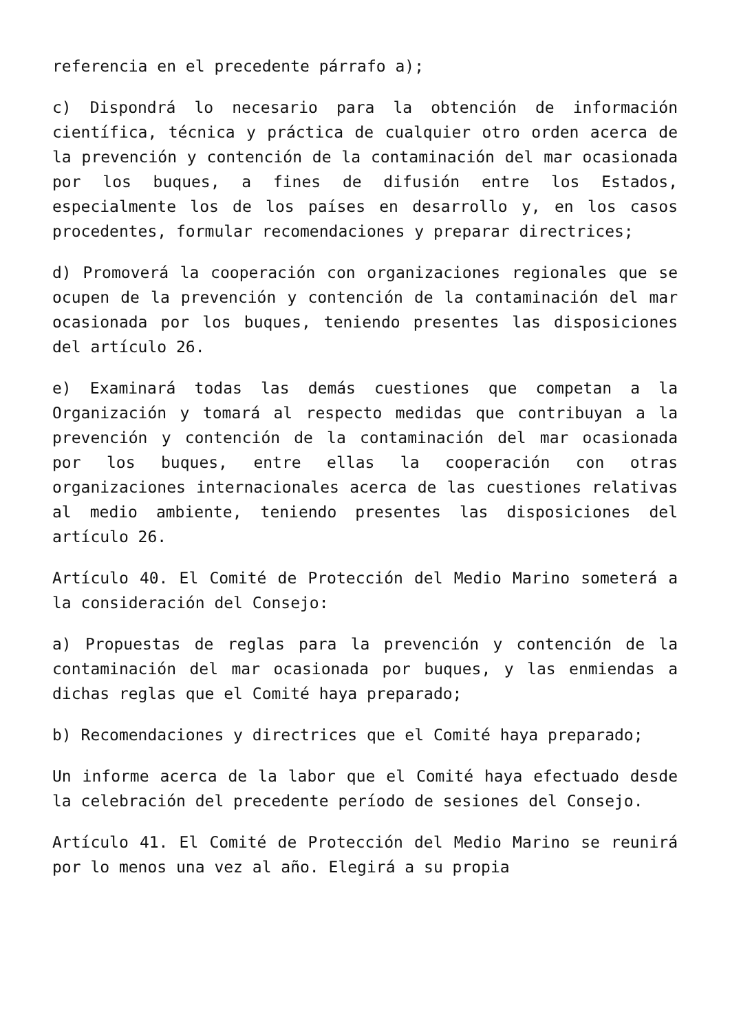referencia en el precedente párrafo a);
c) Dispondrá lo necesario para la obtención de información científica, técnica y práctica de cualquier otro orden acerca de la prevención y contención de la contaminación del mar ocasionada por los buques, a fines de difusión entre los Estados, especialmente los de los países en desarrollo y, en los casos procedentes, formular recomendaciones y preparar directrices;
d) Promoverá la cooperación con organizaciones regionales que se ocupen de la prevención y contención de la contaminación del mar ocasionada por los buques, teniendo presentes las disposiciones del artículo 26.
e) Examinará todas las demás cuestiones que competan a la Organización y tomará al respecto medidas que contribuyan a la prevención y contención de la contaminación del mar ocasionada por los buques, entre ellas la cooperación con otras organizaciones internacionales acerca de las cuestiones relativas al medio ambiente, teniendo presentes las disposiciones del artículo 26.
Artículo 40. El Comité de Protección del Medio Marino someterá a la consideración del Consejo:
a) Propuestas de reglas para la prevención y contención de la contaminación del mar ocasionada por buques, y las enmiendas a dichas reglas que el Comité haya preparado;
b) Recomendaciones y directrices que el Comité haya preparado;
Un informe acerca de la labor que el Comité haya efectuado desde la celebración del precedente período de sesiones del Consejo.
Artículo 41. El Comité de Protección del Medio Marino se reunirá por lo menos una vez al año. Elegirá a su propia